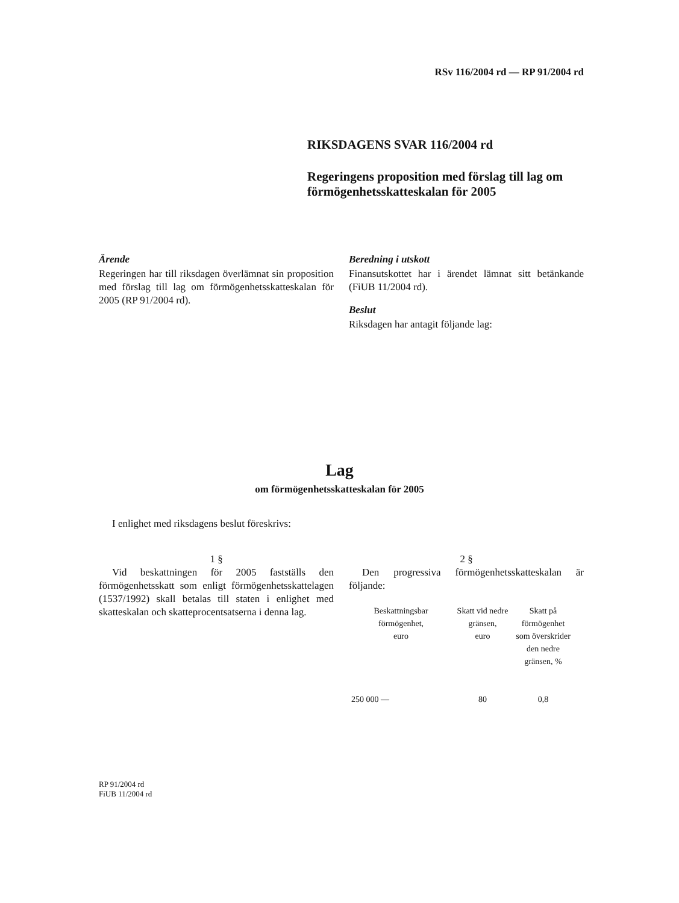RSv 116/2004 rd — RP 91/2004 rd
RIKSDAGENS SVAR 116/2004 rd
Regeringens proposition med förslag till lag om förmögenhetsskatteskalan för 2005
Ärende
Regeringen har till riksdagen överlämnat sin proposition med förslag till lag om förmögenhetsskatteskalan för 2005 (RP 91/2004 rd).
Beredning i utskott
Finansutskottet har i ärendet lämnat sitt betänkande (FiUB 11/2004 rd).
Beslut
Riksdagen har antagit följande lag:
Lag
om förmögenhetsskatteskalan för 2005
I enlighet med riksdagens beslut föreskrivs:
1 §
Vid beskattningen för 2005 fastställs den förmögenhetsskatt som enligt förmögenhetsskattelagen (1537/1992) skall betalas till staten i enlighet med skatteskalan och skatteprocentsatserna i denna lag.
2 §
Den progressiva förmögenhetsskatteskalan är följande:
| Beskattningsbar förmögenhet, euro | Skatt vid nedre gränsen, euro | Skatt på förmögenhet som överskrider den nedre gränsen, % |
| --- | --- | --- |
| 250 000 — | 80 | 0,8 |
RP 91/2004 rd
FiUB 11/2004 rd